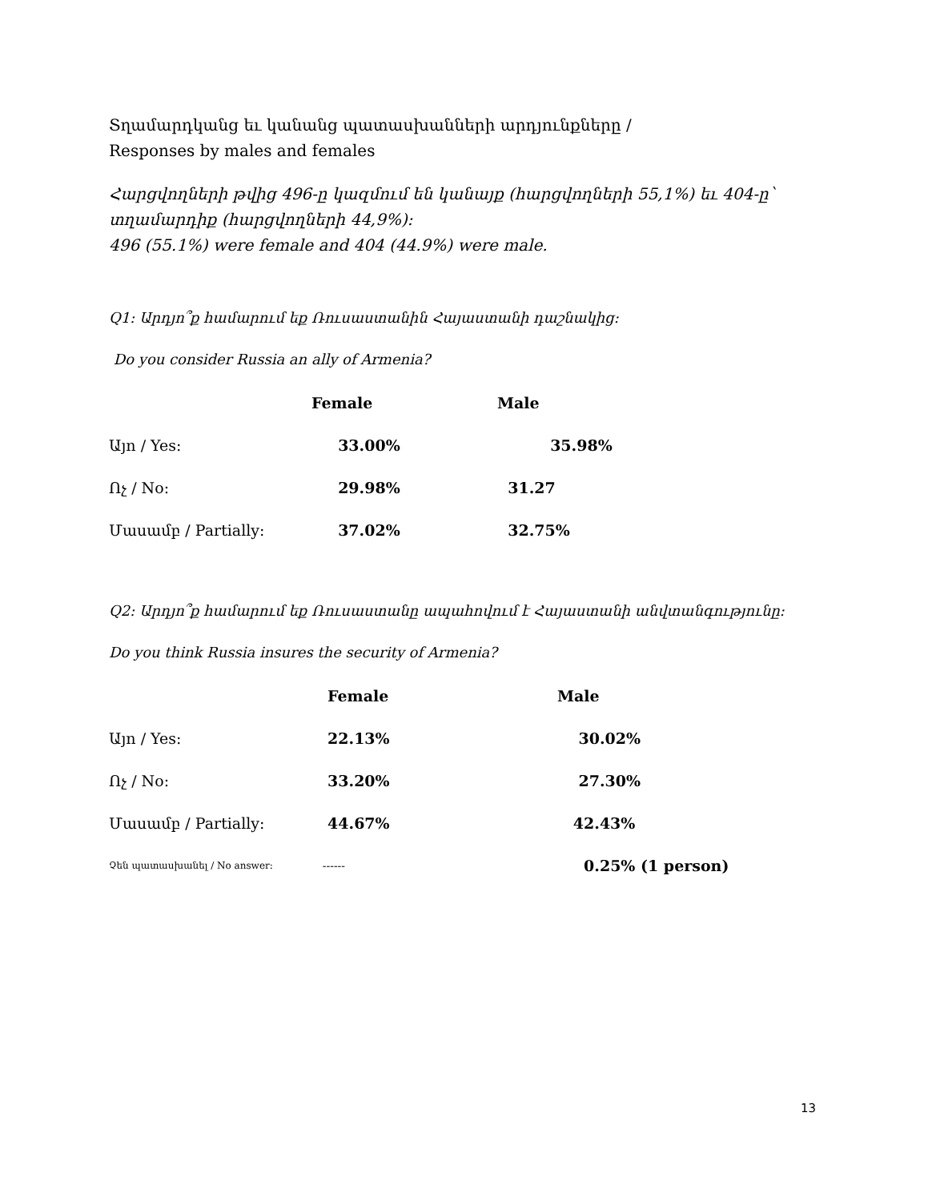Տղամարդկանց եւ կանանց պատասխանների արդյունքները /
Responses by males and females
Հարցվողների թվից 496-ը կազմում են կանայք (հարցվողների 55,1%) եւ 404-ը՝ տղամարդիք (հարցվողների 44,9%):
496 (55.1%) were female and 404 (44.9%) were male.
Q1: Արդյո՞ք համարում եք Ռուսաստանին Հայաստանի դաշնակից:
Do you consider Russia an ally of Armenia?
| | Female | Male |
| --- | --- | --- |
| Այո / Yes: | 33.00% | 35.98% |
| Ոչ / No: | 29.98% | 31.27 |
| Մասամբ / Partially: | 37.02% | 32.75% |
Q2: Արդյո՞ք համարում եք Ռուսաստանը ապահովում է Հայաստանի անվտանգությունը:
Do you think Russia insures the security of Armenia?
| | Female | Male |
| --- | --- | --- |
| Այո / Yes: | 22.13% | 30.02% |
| Ոչ / No: | 33.20% | 27.30% |
| Մասամբ / Partially: | 44.67% | 42.43% |
| Չեն պատասխանել / No answer: | ------ | 0.25% (1 person) |
13